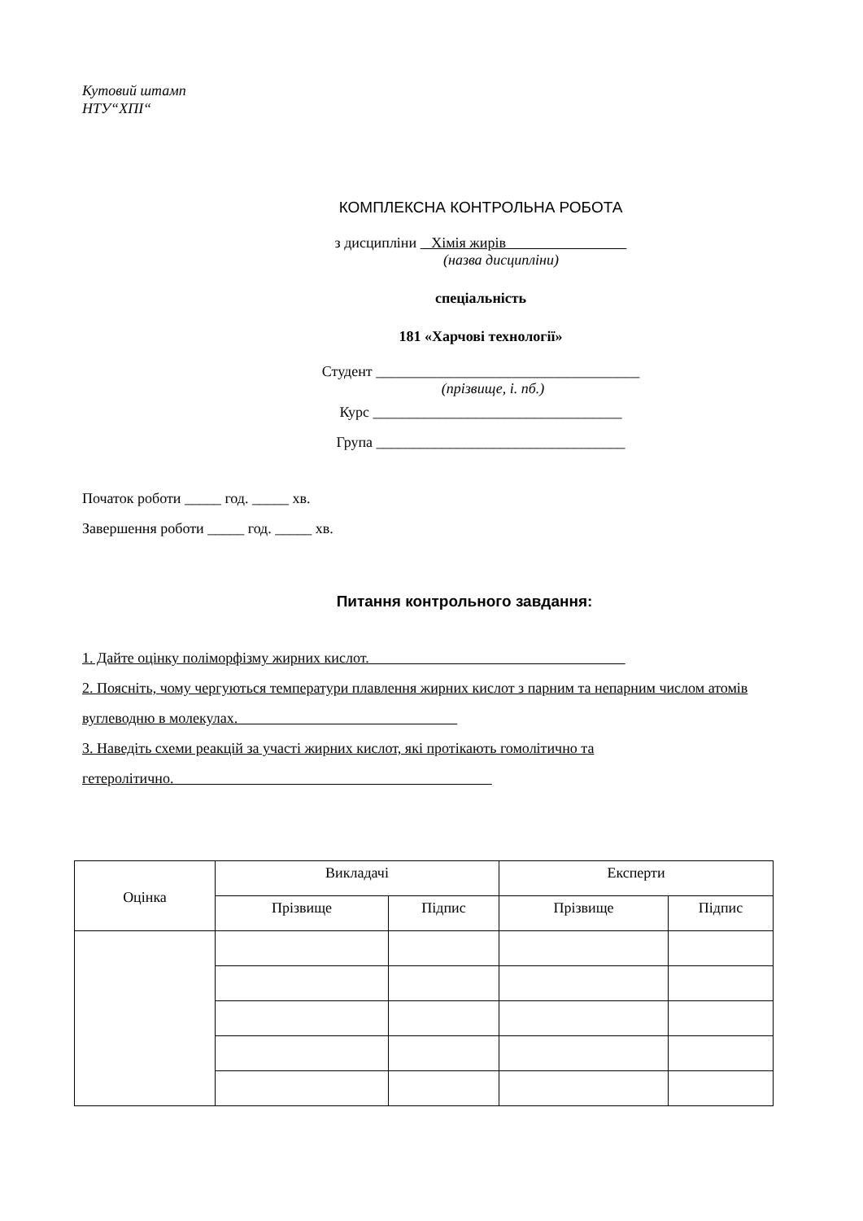Кутовий штамп
НТУ“ХПІ“
КОМПЛЕКСНА КОНТРОЛЬНА РОБОТА
з дисципліни Хімія жирів
(назва дисципліни)
спеціальність
181 «Харчові технології»
Студент ____________________________________
(прізвище, і. пб.)
Курс __________________________________
Група __________________________________
Початок роботи _____ год. _____ хв.
Завершення роботи _____ год. _____ хв.
Питання контрольного завдання:
1. Дайте оцінку поліморфізму жирних кислот.
2. Поясніть, чому чергуються температури плавлення жирних кислот з парним та непарним числом атомів вуглеводню в молекулах.
3. Наведіть схеми реакцій за участі жирних кислот, які протікають гомолітично та гетеролітично.
| Оцінка | Викладачі | | Експерти | |
| --- | --- | --- | --- | --- |
| | Прізвище | Підпис | Прізвище | Підпис |